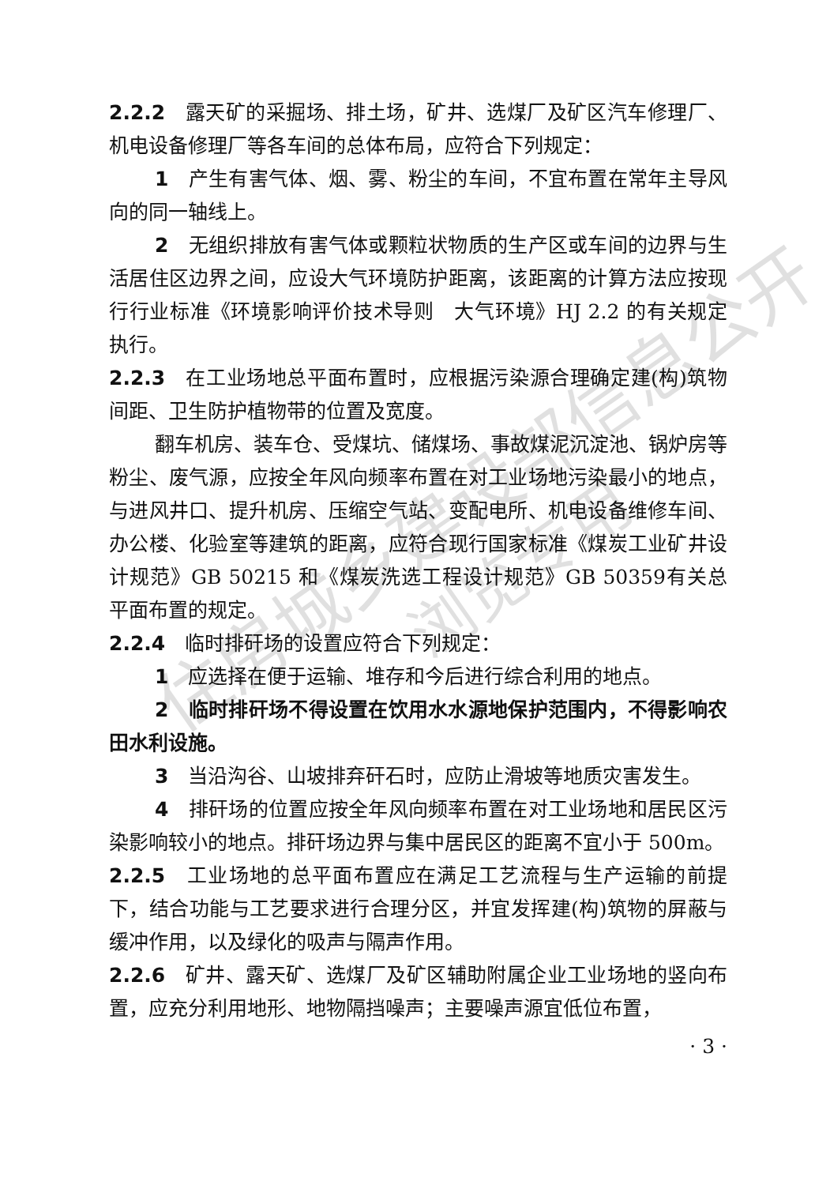住房城乡建设部信息公开
浏览专用
2.2.2　露天矿的采掘场、排土场，矿井、选煤厂及矿区汽车修理厂、机电设备修理厂等各车间的总体布局，应符合下列规定：
1　产生有害气体、烟、雾、粉尘的车间，不宜布置在常年主导风向的同一轴线上。
2　无组织排放有害气体或颗粒状物质的生产区或车间的边界与生活居住区边界之间，应设大气环境防护距离，该距离的计算方法应按现行行业标准《环境影响评价技术导则　大气环境》HJ 2.2 的有关规定执行。
2.2.3　在工业场地总平面布置时，应根据污染源合理确定建(构)筑物间距、卫生防护植物带的位置及宽度。
翻车机房、装车仓、受煤坑、储煤场、事故煤泥沉淀池、锅炉房等粉尘、废气源，应按全年风向频率布置在对工业场地污染最小的地点，与进风井口、提升机房、压缩空气站、变配电所、机电设备维修车间、办公楼、化验室等建筑的距离，应符合现行国家标准《煤炭工业矿井设计规范》GB 50215 和《煤炭洗选工程设计规范》GB 50359有关总平面布置的规定。
2.2.4　临时排矸场的设置应符合下列规定：
1　应选择在便于运输、堆存和今后进行综合利用的地点。
2　临时排矸场不得设置在饮用水水源地保护范围内，不得影响农田水利设施。
3　当沿沟谷、山坡排弃矸石时，应防止滑坡等地质灾害发生。
4　排矸场的位置应按全年风向频率布置在对工业场地和居民区污染影响较小的地点。排矸场边界与集中居民区的距离不宜小于 500m。
2.2.5　工业场地的总平面布置应在满足工艺流程与生产运输的前提下，结合功能与工艺要求进行合理分区，并宜发挥建(构)筑物的屏蔽与缓冲作用，以及绿化的吸声与隔声作用。
2.2.6　矿井、露天矿、选煤厂及矿区辅助附属企业工业场地的竖向布置，应充分利用地形、地物隔挡噪声；主要噪声源宜低位布置，
· 3 ·